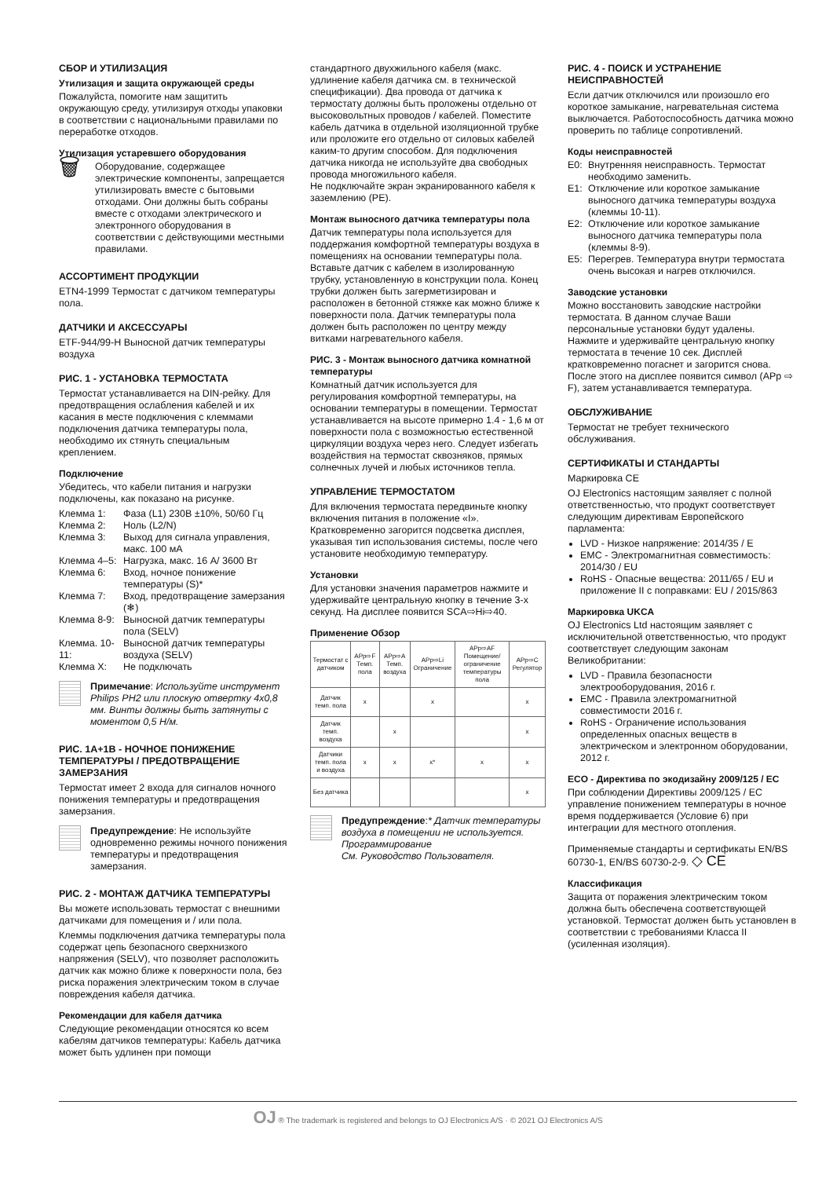СБОР И УТИЛИЗАЦИЯ
Утилизация и защита окружающей среды
Пожалуйста, помогите нам защитить окружающую среду, утилизируя отходы упаковки в соответствии с национальными правилами по переработке отходов.
Утилизация устаревшего оборудования
🗑
Оборудование, содержащее электрические компоненты, запрещается утилизировать вместе с бытовыми отходами. Они должны быть собраны вместе с отходами электрического и электронного оборудования в соответствии с действующими местными правилами.
АССОРТИМЕНТ ПРОДУКЦИИ
ETN4-1999 Термостат с датчиком температуры пола.
ДАТЧИКИ И АКСЕССУАРЫ
ETF-944/99-H Выносной датчик температуры воздуха
РИС. 1 - УСТАНОВКА ТЕРМОСТАТА
Термостат устанавливается на DIN-рейку. Для предотвращения ослабления кабелей и их касания в месте подключения с клеммами подключения датчика температуры пола, необходимо их стянуть специальным креплением.
Подключение
Убедитесь, что кабели питания и нагрузки подключены, как показано на рисунке.
Клемма 1: Фаза (L1) 230В ±10%, 50/60 Гц
Клемма 2: Ноль (L2/N)
Клемма 3: Выход для сигнала управления, макс. 100 мА
Клемма 4–5: Нагрузка, макс. 16 А/ 3600 Вт
Клемма 6: Вход, ночное понижение температуры (S)*
Клемма 7: Вход, предотвращение замерзания (❄)
Клемма 8-9: Выносной датчик температуры пола (SELV)
Клемма. 10-11: Выносной датчик температуры воздуха (SELV)
Клемма X: Не подключать
Примечание: Используйте инструмент Philips PH2 или плоскую отвертку 4x0,8 мм. Винты должны быть затянуты с моментом 0,5 Н/м.
РИС. 1A+1B - НОЧНОЕ ПОНИЖЕНИЕ ТЕМПЕРАТУРЫ / ПРЕДОТВРАЩЕНИЕ ЗАМЕРЗАНИЯ
Термостат имеет 2 входа для сигналов ночного понижения температуры и предотвращения замерзания.
Предупреждение: Не используйте одновременно режимы ночного понижения температуры и предотвращения замерзания.
РИС. 2 - МОНТАЖ ДАТЧИКА ТЕМПЕРАТУРЫ
Вы можете использовать термостат с внешними датчиками для помещения и / или пола.
Клеммы подключения датчика температуры пола содержат цепь безопасного сверхнизкого напряжения (SELV), что позволяет расположить датчик как можно ближе к поверхности пола, без риска поражения электрическим током в случае повреждения кабеля датчика.
Рекомендации для кабеля датчика
Следующие рекомендации относятся ко всем кабелям датчиков температуры: Кабель датчика может быть удлинен при помощи
стандартного двухжильного кабеля (макс. удлинение кабеля датчика см. в технической спецификации). Два провода от датчика к термостату должны быть проложены отдельно от высоковольтных проводов / кабелей. Поместите кабель датчика в отдельной изоляционной трубке или проложите его отдельно от силовых кабелей каким-то другим способом. Для подключения датчика никогда не используйте два свободных провода многожильного кабеля.
Не подключайте экран экранированного кабеля к заземлению (PE).
Монтаж выносного датчика температуры пола
Датчик температуры пола используется для поддержания комфортной температуры воздуха в помещениях на основании температуры пола. Вставьте датчик с кабелем в изолированную трубку, установленную в конструкции пола. Конец трубки должен быть загерметизирован и расположен в бетонной стяжке как можно ближе к поверхности пола. Датчик температуры пола должен быть расположен по центру между витками нагревательного кабеля.
РИС. 3 - Монтаж выносного датчика комнатной температуры
Комнатный датчик используется для регулирования комфортной температуры, на основании температуры в помещении. Термостат устанавливается на высоте примерно 1.4 - 1,6 м от поверхности пола с возможностью естественной циркуляции воздуха через него. Следует избегать воздействия на термостат сквозняков, прямых солнечных лучей и любых источников тепла.
УПРАВЛЕНИЕ ТЕРМОСТАТОМ
Для включения термостата передвиньте кнопку включения питания в положение «I». Кратковременно загорится подсветка дисплея, указывая тип использования системы, после чего установите необходимую температуру.
Установки
Для установки значения параметров нажмите и удерживайте центральную кнопку в течение 3-х секунд. На дисплее появится SCA⇨Hi⇨40.
Применение Обзор
| Термостат с датчиком | APp⇨F Темп. пола | APp⇨A Темп. воздуха | APp⇨Li Ограничение | APp⇨AF Помещение/ограничение температуры пола | APp⇨C Регулятор |
| --- | --- | --- | --- | --- | --- |
| Датчик темп. пола | x | | x | | x |
| Датчик темп. воздуха | | x | | | x |
| Датчики темп. пола и воздуха | x | x | x* | x | x |
| Без датчика | | | | | x |
Предупреждение:* Датчик температуры воздуха в помещении не используется. Программирование
См. Руководство Пользователя.
РИС. 4 - ПОИСК И УСТРАНЕНИЕ НЕИСПРАВНОСТЕЙ
Если датчик отключился или произошло его короткое замыкание, нагревательная система выключается. Работоспособность датчика можно проверить по таблице сопротивлений.
Коды неисправностей
E0: Внутренняя неисправность. Термостат необходимо заменить.
E1: Отключение или короткое замыкание выносного датчика температуры воздуха (клеммы 10-11).
E2: Отключение или короткое замыкание выносного датчика температуры пола (клеммы 8-9).
E5: Перегрев. Температура внутри термостата очень высокая и нагрев отключился.
Заводские установки
Можно восстановить заводские настройки термостата. В данном случае Ваши персональные установки будут удалены. Нажмите и удерживайте центральную кнопку термостата в течение 10 сек. Дисплей кратковременно погаснет и загорится снова. После этого на дисплее появится символ (APp ⇨ F), затем устанавливается температура.
ОБСЛУЖИВАНИЕ
Термостат не требует технического обслуживания.
СЕРТИФИКАТЫ И СТАНДАРТЫ
Маркировка CE
OJ Electronics настоящим заявляет с полной ответственностью, что продукт соответствует следующим директивам Европейского парламента:
LVD - Низкое напряжение: 2014/35 / E
EMC - Электромагнитная совместимость: 2014/30 / EU
RoHS - Опасные вещества: 2011/65 / EU и приложение II с поправками: EU / 2015/863
Маркировка UKCA
OJ Electronics Ltd настоящим заявляет с исключительной ответственностью, что продукт соответствует следующим законам Великобритании:
LVD - Правила безопасности электрооборудования, 2016 г.
EMC - Правила электромагнитной совместимости 2016 г.
RoHS - Ограничение использования определенных опасных веществ в электрическом и электронном оборудовании, 2012 г.
ECO - Директива по экодизайну 2009/125 / EC
При соблюдении Директивы 2009/125 / EC управление понижением температуры в ночное время поддерживается (Условие 6) при интеграции для местного отопления.
Применяемые стандарты и сертификаты EN/BS 60730-1, EN/BS 60730-2-9. ◇ CE
Классификация
Защита от поражения электрическим током должна быть обеспечена соответствующей установкой. Термостат должен быть установлен в соответствии с требованиями Класса II (усиленная изоляция).
OJ ® The trademark is registered and belongs to OJ Electronics A/S · © 2021 OJ Electronics A/S